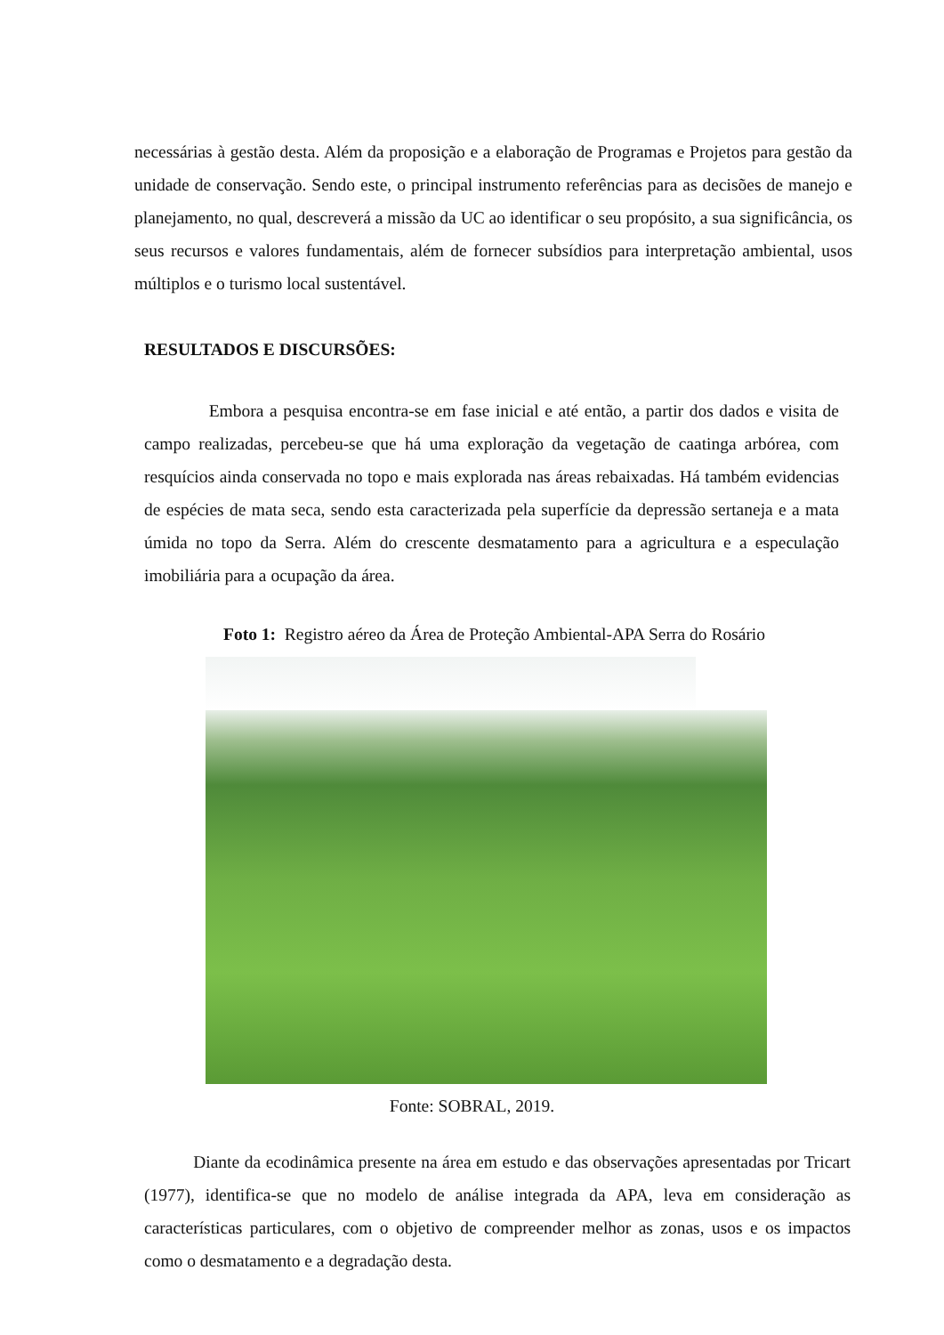necessárias à gestão desta. Além da proposição e a elaboração de Programas e Projetos para gestão da unidade de conservação. Sendo este, o principal instrumento referências para as decisões de manejo e planejamento, no qual, descreverá a missão da UC ao identificar o seu propósito, a sua significância, os seus recursos e valores fundamentais, além de fornecer subsídios para interpretação ambiental, usos múltiplos e o turismo local sustentável.
RESULTADOS E DISCURSÕES:
Embora a pesquisa encontra-se em fase inicial e até então, a partir dos dados e visita de campo realizadas, percebeu-se que há uma exploração da vegetação de caatinga arbórea, com resquícios ainda conservada no topo e mais explorada nas áreas rebaixadas. Há também evidencias de espécies de mata seca, sendo esta caracterizada pela superfície da depressão sertaneja e a mata úmida no topo da Serra. Além do crescente desmatamento para a agricultura e a especulação imobiliária para a ocupação da área.
Foto 1: Registro aéreo da Área de Proteção Ambiental-APA Serra do Rosário
Fonte: SOBRAL, 2019.
Diante da ecodinâmica presente na área em estudo e das observações apresentadas por Tricart (1977), identifica-se que no modelo de análise integrada da APA, leva em consideração as características particulares, com o objetivo de compreender melhor as zonas, usos e os impactos como o desmatamento e a degradação desta.